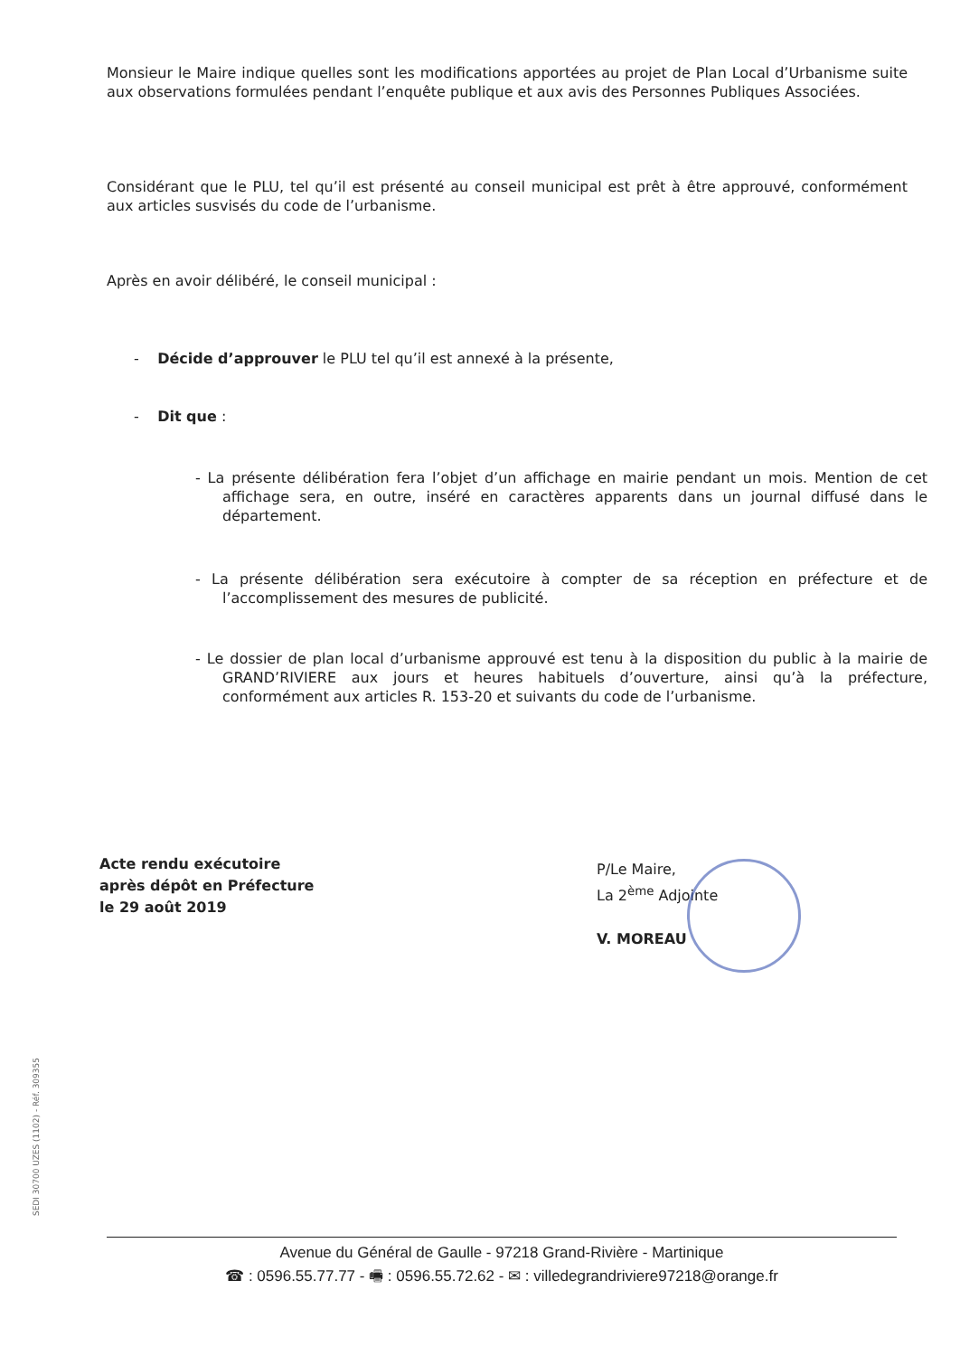Monsieur le Maire indique quelles sont les modifications apportées au projet de Plan Local d’Urbanisme suite aux observations formulées pendant l’enquête publique et aux avis des Personnes Publiques Associées.
Considérant que le PLU, tel qu’il est présenté au conseil municipal est prêt à être approuvé, conformément aux articles susvisés du code de l’urbanisme.
Après en avoir délibéré, le conseil municipal :
- Décide d’approuver le PLU tel qu’il est annexé à la présente,
- Dit que :
- La présente délibération fera l’objet d’un affichage en mairie pendant un mois. Mention de cet affichage sera, en outre, inséré en caractères apparents dans un journal diffusé dans le département.
- La présente délibération sera exécutoire à compter de sa réception en préfecture et de l’accomplissement des mesures de publicité.
- Le dossier de plan local d’urbanisme approuvé est tenu à la disposition du public à la mairie de GRAND’RIVIERE aux jours et heures habituels d’ouverture, ainsi qu’à la préfecture, conformément aux articles R. 153-20 et suivants du code de l’urbanisme.
Acte rendu exécutoire
après dépôt en Préfecture
le 29 août 2019
P/Le Maire,
La 2<sup>ème</sup> Adjointe
V. MOREAU
SEDI 30700 UZES (1102) - Réf. 309355
Avenue du Général de Gaulle - 97218 Grand-Rivière - Martinique
☎ : 0596.55.77.77 - 🖷 : 0596.55.72.62 - ✉ : villedegrandriviere97218@orange.fr